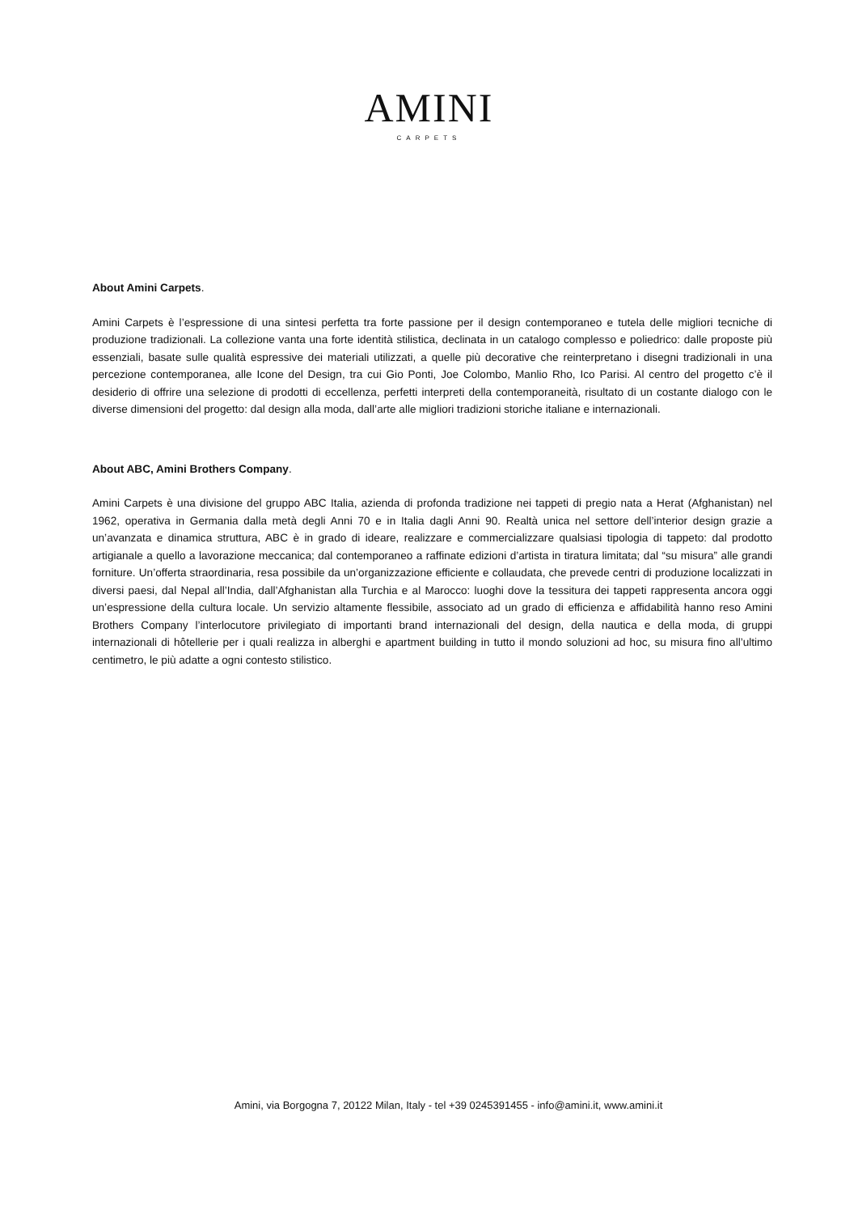AMINI
CARPETS
About Amini Carpets.
Amini Carpets è l’espressione di una sintesi perfetta tra forte passione per il design contemporaneo e tutela delle migliori tecniche di produzione tradizionali. La collezione vanta una forte identità stilistica, declinata in un catalogo complesso e poliedrico: dalle proposte più essenziali, basate sulle qualità espressive dei materiali utilizzati, a quelle più decorative che reinterpretano i disegni tradizionali in una percezione contemporanea, alle Icone del Design, tra cui Gio Ponti, Joe Colombo, Manlio Rho, Ico Parisi. Al centro del progetto c’è il desiderio di offrire una selezione di prodotti di eccellenza, perfetti interpreti della contemporaneità, risultato di un costante dialogo con le diverse dimensioni del progetto: dal design alla moda, dall’arte alle migliori tradizioni storiche italiane e internazionali.
About ABC, Amini Brothers Company.
Amini Carpets è una divisione del gruppo ABC Italia, azienda di profonda tradizione nei tappeti di pregio nata a Herat (Afghanistan) nel 1962, operativa in Germania dalla metà degli Anni 70 e in Italia dagli Anni 90. Realtà unica nel settore dell’interior design grazie a un’avanzata e dinamica struttura, ABC è in grado di ideare, realizzare e commercializzare qualsiasi tipologia di tappeto: dal prodotto artigianale a quello a lavorazione meccanica; dal contemporaneo a raffinate edizioni d’artista in tiratura limitata; dal “su misura” alle grandi forniture. Un’offerta straordinaria, resa possibile da un’organizzazione efficiente e collaudata, che prevede centri di produzione localizzati in diversi paesi, dal Nepal all’India, dall’Afghanistan alla Turchia e al Marocco: luoghi dove la tessitura dei tappeti rappresenta ancora oggi un’espressione della cultura locale. Un servizio altamente flessibile, associato ad un grado di efficienza e affidabilità hanno reso Amini Brothers Company l’interlocutore privilegiato di importanti brand internazionali del design, della nautica e della moda, di gruppi internazionali di hôtellerie per i quali realizza in alberghi e apartment building in tutto il mondo soluzioni ad hoc, su misura fino all’ultimo centimetro, le più adatte a ogni contesto stilistico.
Amini, via Borgogna 7, 20122 Milan, Italy - tel +39 0245391455 - info@amini.it, www.amini.it